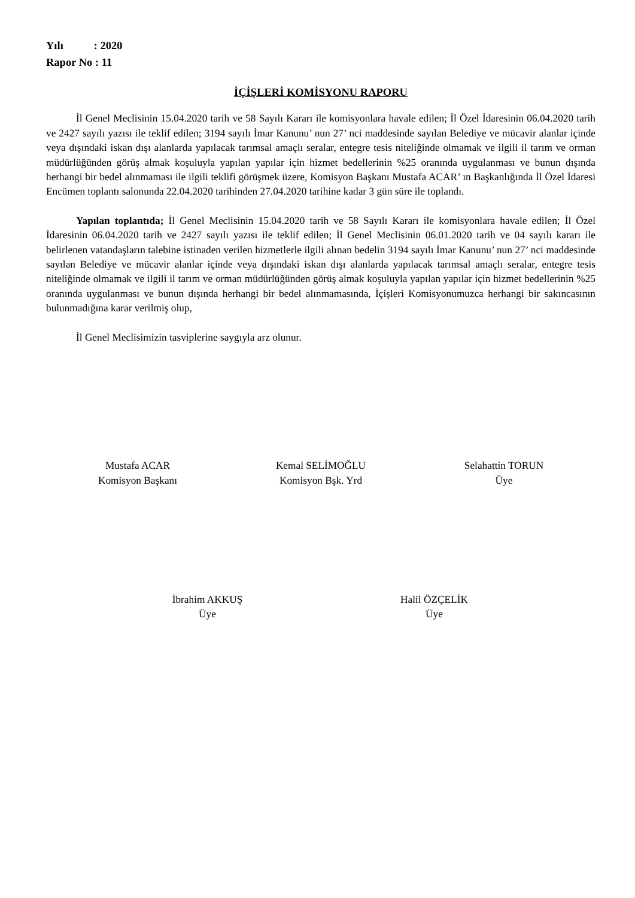Yılı : 2020
Rapor No : 11
İÇİŞLERİ KOMİSYONU RAPORU
İl Genel Meclisinin 15.04.2020 tarih ve 58 Sayılı Kararı ile komisyonlara havale edilen; İl Özel İdaresinin 06.04.2020 tarih ve 2427 sayılı yazısı ile teklif edilen; 3194 sayılı İmar Kanunu’ nun 27’ nci maddesinde sayılan Belediye ve mücavir alanlar içinde veya dışındaki iskan dışı alanlarda yapılacak tarımsal amaçlı seralar, entegre tesis niteliğinde olmamak ve ilgili il tarım ve orman müdürlüğünden görüş almak koşuluyla yapılan yapılar için hizmet bedellerinin %25 oranında uygulanması ve bunun dışında herhangi bir bedel alınmaması ile ilgili teklifi görüşmek üzere, Komisyon Başkanı Mustafa ACAR’ ın Başkanlığında İl Özel İdaresi Encümen toplantı salonunda 22.04.2020 tarihinden 27.04.2020 tarihine kadar 3 gün süre ile toplandı.
Yapılan toplantıda; İl Genel Meclisinin 15.04.2020 tarih ve 58 Sayılı Kararı ile komisyonlara havale edilen; İl Özel İdaresinin 06.04.2020 tarih ve 2427 sayılı yazısı ile teklif edilen; İl Genel Meclisinin 06.01.2020 tarih ve 04 sayılı kararı ile belirlenen vatandaşların talebine istinaden verilen hizmetlerle ilgili alınan bedelin 3194 sayılı İmar Kanunu’ nun 27’ nci maddesinde sayılan Belediye ve mücavir alanlar içinde veya dışındaki iskan dışı alanlarda yapılacak tarımsal amaçlı seralar, entegre tesis niteliğinde olmamak ve ilgili il tarım ve orman müdürlüğünden görüş almak koşuluyla yapılan yapılar için hizmet bedellerinin %25 oranında uygulanması ve bunun dışında herhangi bir bedel alınmamasında, İçişleri Komisyonumuzca herhangi bir sakıncasının bulunmadığına karar verilmiş olup,
İl Genel Meclisimizin tasviplerine saygıyla arz olunur.
Mustafa ACAR
Komisyon Başkanı
Kemal SELİMOĞLU
Komisyon Bşk. Yrd
Selahattin TORUN
Üye
İbrahim AKKUŞ
Üye
Halil ÖZÇELİK
Üye